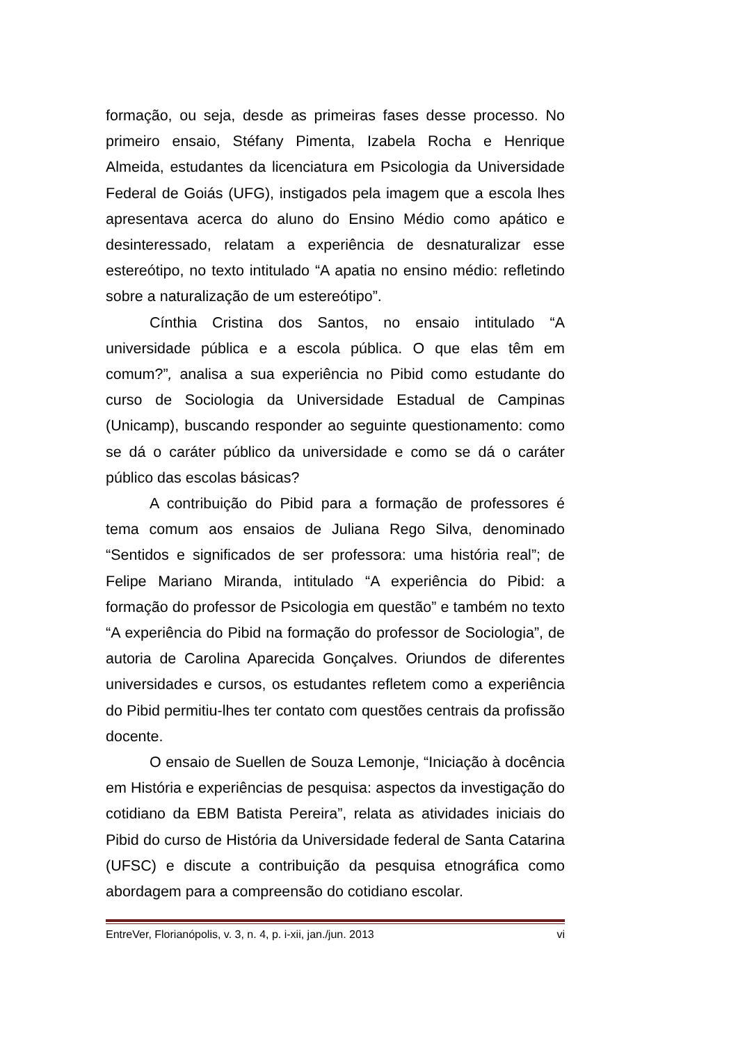formação, ou seja, desde as primeiras fases desse processo. No primeiro ensaio, Stéfany Pimenta, Izabela Rocha e Henrique Almeida, estudantes da licenciatura em Psicologia da Universidade Federal de Goiás (UFG), instigados pela imagem que a escola lhes apresentava acerca do aluno do Ensino Médio como apático e desinteressado, relatam a experiência de desnaturalizar esse estereótipo, no texto intitulado “A apatia no ensino médio: refletindo sobre a naturalização de um estereótipo”.
Cínthia Cristina dos Santos, no ensaio intitulado “A universidade pública e a escola pública. O que elas têm em comum?”, analisa a sua experiência no Pibid como estudante do curso de Sociologia da Universidade Estadual de Campinas (Unicamp), buscando responder ao seguinte questionamento: como se dá o caráter público da universidade e como se dá o caráter público das escolas básicas?
A contribuição do Pibid para a formação de professores é tema comum aos ensaios de Juliana Rego Silva, denominado “Sentidos e significados de ser professora: uma história real”; de Felipe Mariano Miranda, intitulado “A experiência do Pibid: a formação do professor de Psicologia em questão” e também no texto “A experiência do Pibid na formação do professor de Sociologia”, de autoria de Carolina Aparecida Gonçalves. Oriundos de diferentes universidades e cursos, os estudantes refletem como a experiência do Pibid permitiu-lhes ter contato com questões centrais da profissão docente.
O ensaio de Suellen de Souza Lemonje, “Iniciação à docência em História e experiências de pesquisa: aspectos da investigação do cotidiano da EBM Batista Pereira”, relata as atividades iniciais do Pibid do curso de História da Universidade federal de Santa Catarina (UFSC) e discute a contribuição da pesquisa etnográfica como abordagem para a compreensão do cotidiano escolar.
EntreVer, Florianópolis, v. 3, n. 4, p. i-xii, jan./jun. 2013 vi